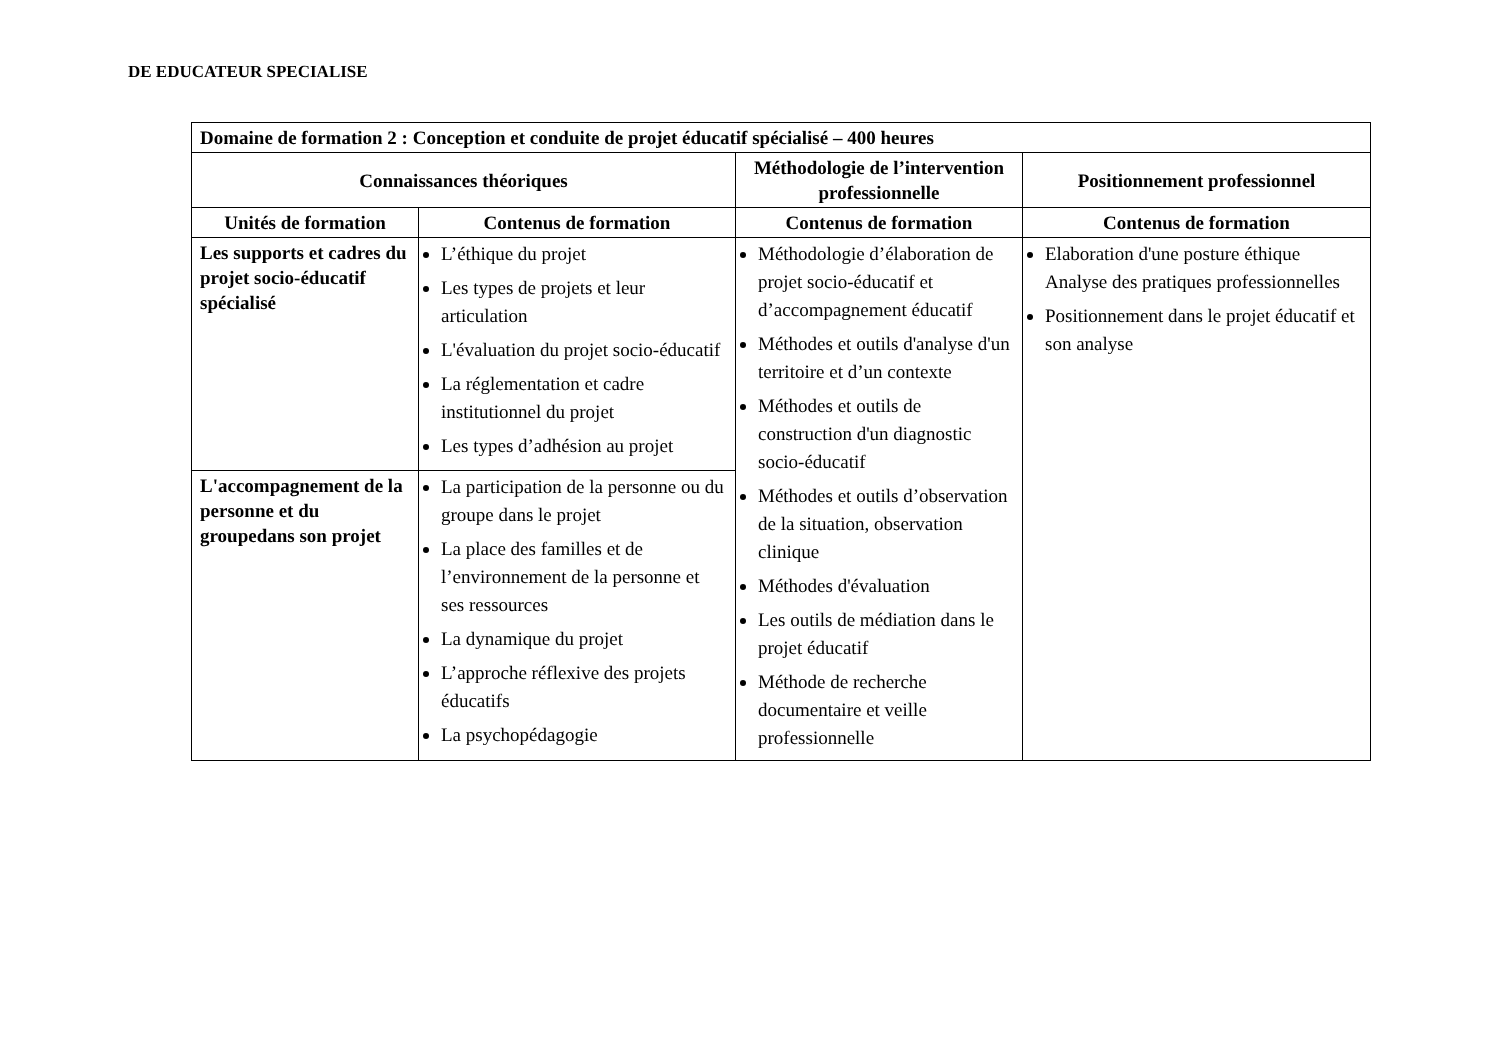DE EDUCATEUR SPECIALISE
| Domaine de formation 2 : Conception et conduite de projet éducatif spécialisé – 400 heures | | | |
| --- | --- | --- | --- |
| Connaissances théoriques | | Méthodologie de l’intervention professionnelle | Positionnement professionnel |
| Unités de formation | Contenus de formation | Contenus de formation | Contenus de formation |
| Les supports et cadres du projet socio-éducatif spécialisé | L’éthique du projet Les types de projets et leur articulation L'évaluation du projet socio-éducatif La réglementation et cadre institutionnel du projet Les types d’adhésion au projet | Méthodologie d’élaboration de projet socio-éducatif et d’accompagnement éducatif Méthodes et outils d'analyse d'un territoire et d’un contexte Méthodes et outils de construction d'un diagnostic socio-éducatif Méthodes et outils d’observation de la situation, observation clinique Méthodes d'évaluation Les outils de médiation dans le projet éducatif Méthode de recherche documentaire et veille professionnelle | Elaboration d'une posture éthique Analyse des pratiques professionnelles Positionnement dans le projet éducatif et son analyse |
| L'accompagnement de la personne et du groupedans son projet | La participation de la personne ou du groupe dans le projet La place des familles et de l’environnement de la personne et ses ressources La dynamique du projet L’approche réflexive des projets éducatifs La psychopédagogie | | |